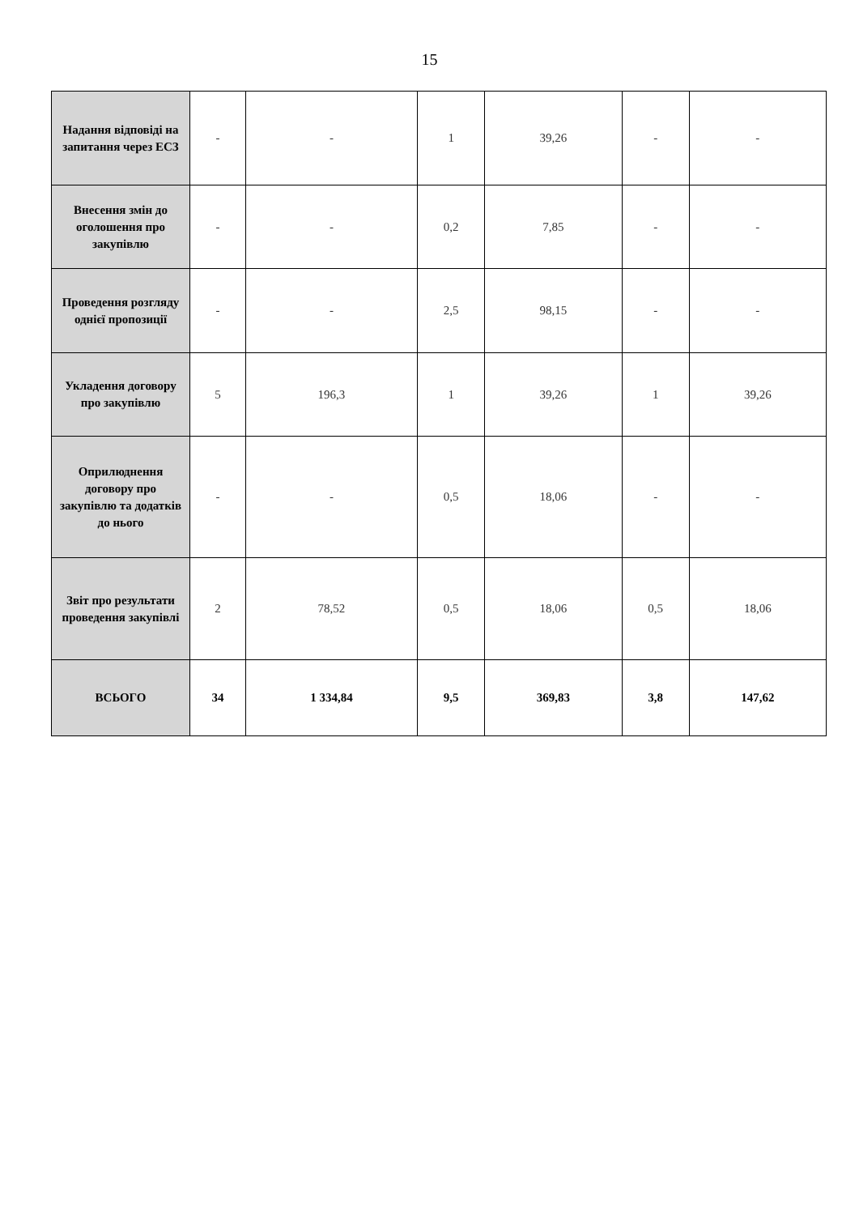15
| Надання відповіді на запитання через ЕСЗ | - | - | 1 | 39,26 | - | - |
| Внесення змін до оголошення про закупівлю | - | - | 0,2 | 7,85 | - | - |
| Проведення розгляду однієї пропозиції | - | - | 2,5 | 98,15 | - | - |
| Укладення договору про закупівлю | 5 | 196,3 | 1 | 39,26 | 1 | 39,26 |
| Оприлюднення договору про закупівлю та додатків до нього | - | - | 0,5 | 18,06 | - | - |
| Звіт про результати проведення закупівлі | 2 | 78,52 | 0,5 | 18,06 | 0,5 | 18,06 |
| ВСЬОГО | 34 | 1 334,84 | 9,5 | 369,83 | 3,8 | 147,62 |